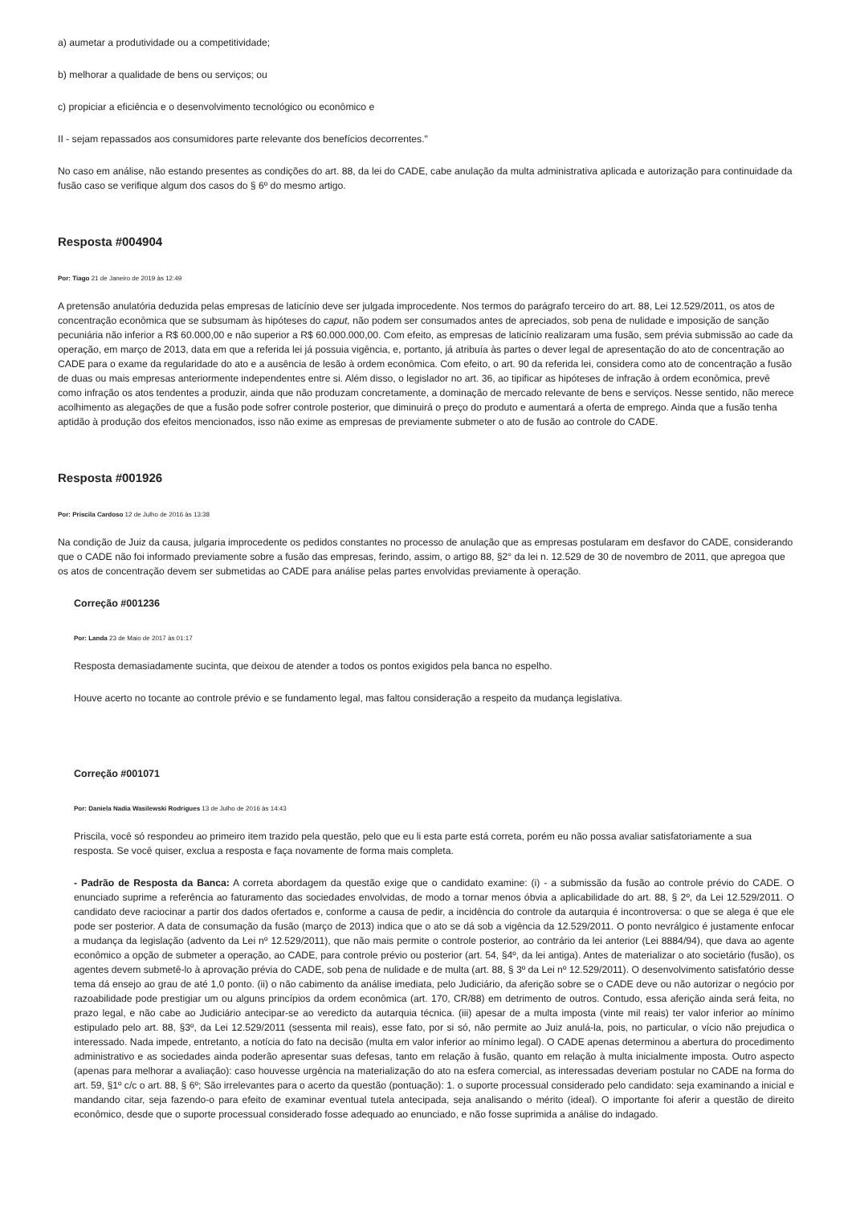a) aumetar a produtividade ou a competitividade;
b) melhorar a qualidade de bens ou serviços; ou
c) propiciar a eficiência e o desenvolvimento tecnológico ou econômico e
II - sejam repassados aos consumidores parte relevante dos benefícios decorrentes."
No caso em análise, não estando presentes as condições do art. 88, da lei do CADE, cabe anulação da multa administrativa aplicada e autorização para continuidade da fusão caso se verifique algum dos casos do § 6º do mesmo artigo.
Resposta #004904
Por: Tiago 21 de Janeiro de 2019 às 12:49
A pretensão anulatória deduzida pelas empresas de laticínio deve ser julgada improcedente. Nos termos do parágrafo terceiro do art. 88, Lei 12.529/2011, os atos de concentração econômica que se subsumam às hipóteses do caput, não podem ser consumados antes de apreciados, sob pena de nulidade e imposição de sanção pecuniária não inferior a R$ 60.000,00 e não superior a R$ 60.000.000,00. Com efeito, as empresas de laticínio realizaram uma fusão, sem prévia submissão ao cade da operação, em março de 2013, data em que a referida lei já possuia vigência, e, portanto, já atribuía às partes o dever legal de apresentação do ato de concentração ao CADE para o exame da regularidade do ato e a ausência de lesão à ordem econômica. Com efeito, o art. 90 da referida lei, considera como ato de concentração a fusão de duas ou mais empresas anteriormente independentes entre si. Além disso, o legislador no art. 36, ao tipificar as hipóteses de infração à ordem econômica, prevê como infração os atos tendentes a produzir, ainda que não produzam concretamente, a dominação de mercado relevante de bens e serviços. Nesse sentido, não merece acolhimento as alegações de que a fusão pode sofrer controle posterior, que diminuirá o preço do produto e aumentará a oferta de emprego. Ainda que a fusão tenha aptidão à produção dos efeitos mencionados, isso não exime as empresas de previamente submeter o ato de fusão ao controle do CADE.
Resposta #001926
Por: Priscila Cardoso 12 de Julho de 2016 às 13:38
Na condição de Juiz da causa, julgaria improcedente os pedidos constantes no processo de anulação que as empresas postularam em desfavor do CADE, considerando que o CADE não foi informado previamente sobre a fusão das empresas, ferindo, assim, o artigo 88, §2° da lei n. 12.529 de 30 de novembro de 2011, que apregoa que os atos de concentração devem ser submetidas ao CADE para análise pelas partes envolvidas previamente à operação.
Correção #001236
Por: Landa 23 de Maio de 2017 às 01:17
Resposta demasiadamente sucinta, que deixou de atender a todos os pontos exigidos pela banca no espelho.
Houve acerto no tocante ao controle prévio e se fundamento legal, mas faltou consideração a respeito da mudança legislativa.
Correção #001071
Por: Daniela Nadia Wasilewski Rodrigues 13 de Julho de 2016 às 14:43
Priscila, você só respondeu ao primeiro item trazido pela questão, pelo que eu li esta parte está correta, porém eu não possa avaliar satisfatoriamente a sua resposta. Se você quiser, exclua a resposta e faça novamente de forma mais completa.
- Padrão de Resposta da Banca: A correta abordagem da questão exige que o candidato examine: (i) - a submissão da fusão ao controle prévio do CADE. O enunciado suprime a referência ao faturamento das sociedades envolvidas, de modo a tornar menos óbvia a aplicabilidade do art. 88, § 2º, da Lei 12.529/2011. O candidato deve raciocinar a partir dos dados ofertados e, conforme a causa de pedir, a incidência do controle da autarquia é incontroversa: o que se alega é que ele pode ser posterior. A data de consumação da fusão (março de 2013) indica que o ato se dá sob a vigência da 12.529/2011. O ponto nevrálgico é justamente enfocar a mudança da legislação (advento da Lei nº 12.529/2011), que não mais permite o controle posterior, ao contrário da lei anterior (Lei 8884/94), que dava ao agente econômico a opção de submeter a operação, ao CADE, para controle prévio ou posterior (art. 54, §4º, da lei antiga). Antes de materializar o ato societário (fusão), os agentes devem submetê-lo à aprovação prévia do CADE, sob pena de nulidade e de multa (art. 88, § 3º da Lei nº 12.529/2011). O desenvolvimento satisfatório desse tema dá ensejo ao grau de até 1,0 ponto. (ii) o não cabimento da análise imediata, pelo Judiciário, da aferição sobre se o CADE deve ou não autorizar o negócio por razoabilidade pode prestigiar um ou alguns princípios da ordem econômica (art. 170, CR/88) em detrimento de outros. Contudo, essa aferição ainda será feita, no prazo legal, e não cabe ao Judiciário antecipar-se ao veredicto da autarquia técnica. (iii) apesar de a multa imposta (vinte mil reais) ter valor inferior ao mínimo estipulado pelo art. 88, §3º, da Lei 12.529/2011 (sessenta mil reais), esse fato, por si só, não permite ao Juiz anulá-la, pois, no particular, o vício não prejudica o interessado. Nada impede, entretanto, a notícia do fato na decisão (multa em valor inferior ao mínimo legal). O CADE apenas determinou a abertura do procedimento administrativo e as sociedades ainda poderão apresentar suas defesas, tanto em relação à fusão, quanto em relação à multa inicialmente imposta. Outro aspecto (apenas para melhorar a avaliação): caso houvesse urgência na materialização do ato na esfera comercial, as interessadas deveriam postular no CADE na forma do art. 59, §1º c/c o art. 88, § 6º; São irrelevantes para o acerto da questão (pontuação): 1. o suporte processual considerado pelo candidato: seja examinando a inicial e mandando citar, seja fazendo-o para efeito de examinar eventual tutela antecipada, seja analisando o mérito (ideal). O importante foi aferir a questão de direito econômico, desde que o suporte processual considerado fosse adequado ao enunciado, e não fosse suprimida a análise do indagado.